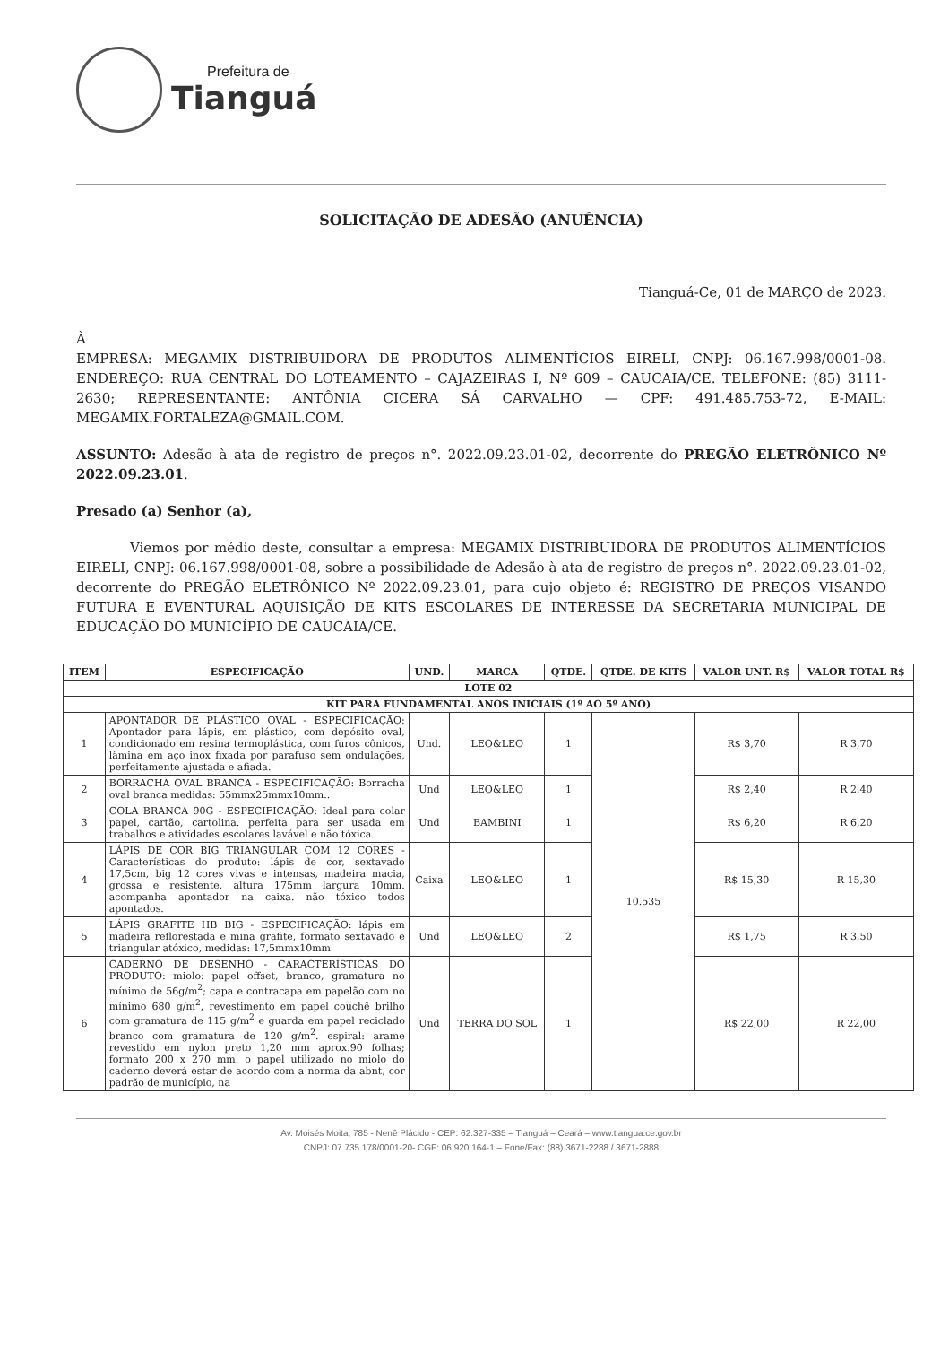Prefeitura de
Tianguá
SOLICITAÇÃO DE ADESÃO (ANUÊNCIA)
Tianguá-Ce, 01 de MARÇO de 2023.
À
EMPRESA: MEGAMIX DISTRIBUIDORA DE PRODUTOS ALIMENTÍCIOS EIRELI, CNPJ: 06.167.998/0001-08. ENDEREÇO: RUA CENTRAL DO LOTEAMENTO – CAJAZEIRAS I, Nº 609 – CAUCAIA/CE. TELEFONE: (85) 3111-2630; REPRESENTANTE: ANTÔNIA CICERA SÁ CARVALHO — CPF: 491.485.753-72, E-MAIL: MEGAMIX.FORTALEZA@GMAIL.COM.
ASSUNTO: Adesão à ata de registro de preços n°. 2022.09.23.01-02, decorrente do PREGÃO ELETRÔNICO Nº 2022.09.23.01.
Presado (a) Senhor (a),
Viemos por médio deste, consultar a empresa: MEGAMIX DISTRIBUIDORA DE PRODUTOS ALIMENTÍCIOS EIRELI, CNPJ: 06.167.998/0001-08, sobre a possibilidade de Adesão à ata de registro de preços n°. 2022.09.23.01-02, decorrente do PREGÃO ELETRÔNICO Nº 2022.09.23.01, para cujo objeto é: REGISTRO DE PREÇOS VISANDO FUTURA E EVENTURAL AQUISIÇÃO DE KITS ESCOLARES DE INTERESSE DA SECRETARIA MUNICIPAL DE EDUCAÇÃO DO MUNICÍPIO DE CAUCAIA/CE.
| ITEM | ESPECIFICAÇÃO | UND. | MARCA | QTDE. | QTDE. DE KITS | VALOR UNT. R$ | VALOR TOTAL R$ |
| --- | --- | --- | --- | --- | --- | --- | --- |
| LOTE 02 | | | | | | | |
| KIT PARA FUNDAMENTAL ANOS INICIAIS (1º AO 5º ANO) | | | | | | | |
| 1 | APONTADOR DE PLÁSTICO OVAL - ESPECIFICAÇÃO: Apontador para lápis, em plástico, com depósito oval, condicionado em resina termoplástica, com furos cônicos, lâmina em aço inox fixada por parafuso sem ondulações, perfeitamente ajustada e afiada. | Und. | LEO&LEO | 1 | 10.535 | R$ 3,70 | R 3,70 |
| 2 | BORRACHA OVAL BRANCA - ESPECIFICAÇÃO: Borracha oval branca medidas: 55mmx25mmx10mm.. | Und | LEO&LEO | 1 | | R$ 2,40 | R 2,40 |
| 3 | COLA BRANCA 90G - ESPECIFICAÇÃO: Ideal para colar papel, cartão, cartolina. perfeita para ser usada em trabalhos e atividades escolares lavável e não tóxica. | Und | BAMBINI | 1 | | R$ 6,20 | R 6,20 |
| 4 | LÁPIS DE COR BIG TRIANGULAR COM 12 CORES - Características do produto: lápis de cor, sextavado 17,5cm, big 12 cores vivas e intensas, madeira macia, grossa e resistente, altura 175mm largura 10mm. acompanha apontador na caixa. não tóxico todos apontados. | Caixa | LEO&LEO | 1 | | R$ 15,30 | R 15,30 |
| 5 | LÁPIS GRAFITE HB BIG - ESPECIFICAÇÃO: lápis em madeira reflorestada e mina grafite, formato sextavado e triangular atóxico, medidas: 17,5mmx10mm | Und | LEO&LEO | 2 | | R$ 1,75 | R 3,50 |
| 6 | CADERNO DE DESENHO - CARACTERÍSTICAS DO PRODUTO: miolo: papel offset, branco, gramatura no mínimo de 56g/m<sup>2</sup>; capa e contracapa em papelão com no mínimo 680 g/m<sup>2</sup>, revestimento em papel couchê brilho com gramatura de 115 g/m<sup>2</sup> e guarda em papel reciclado branco com gramatura de 120 g/m<sup>2</sup>. espiral: arame revestido em nylon preto 1,20 mm aprox.90 folhas; formato 200 x 270 mm. o papel utilizado no miolo do caderno deverá estar de acordo com a norma da abnt, cor padrão de município, na | Und | TERRA DO SOL | 1 | | R$ 22,00 | R 22,00 |
Av. Moisés Moita, 785 - Nenê Plácido - CEP: 62.327-335 – Tianguá – Ceará – www.tiangua.ce.gov.br
CNPJ: 07.735.178/0001-20- CGF: 06.920.164-1 – Fone/Fax: (88) 3671-2288 / 3671-2888